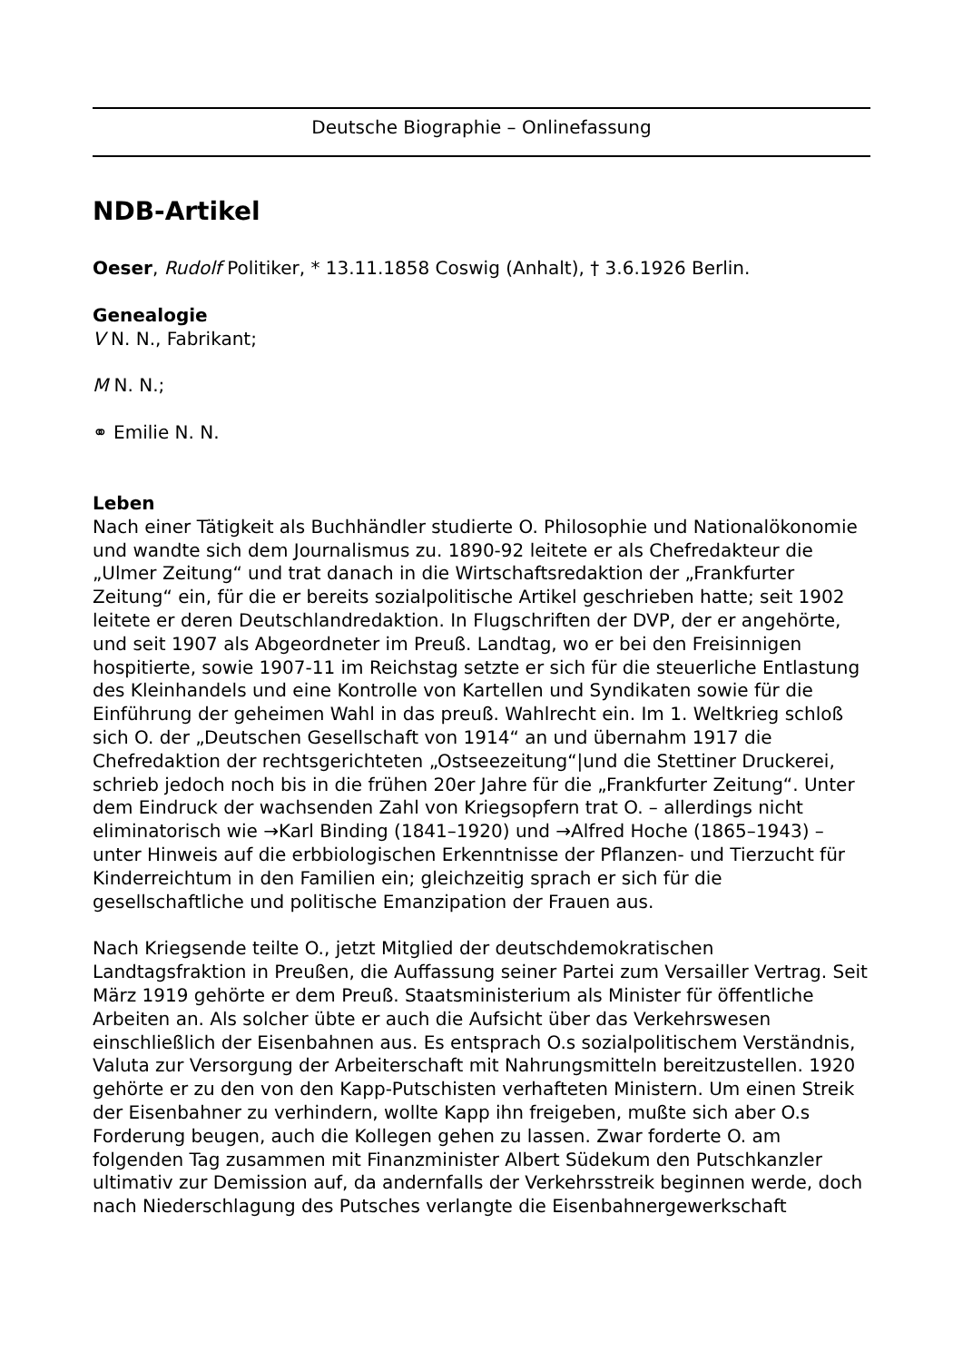Deutsche Biographie – Onlinefassung
NDB-Artikel
Oeser, Rudolf Politiker, * 13.11.1858 Coswig (Anhalt), † 3.6.1926 Berlin.
Genealogie
V N. N., Fabrikant;
M N. N.;
⚭ Emilie N. N.
Leben
Nach einer Tätigkeit als Buchhändler studierte O. Philosophie und Nationalökonomie und wandte sich dem Journalismus zu. 1890-92 leitete er als Chefredakteur die „Ulmer Zeitung“ und trat danach in die Wirtschaftsredaktion der „Frankfurter Zeitung“ ein, für die er bereits sozialpolitische Artikel geschrieben hatte; seit 1902 leitete er deren Deutschlandredaktion. In Flugschriften der DVP, der er angehörte, und seit 1907 als Abgeordneter im Preuß. Landtag, wo er bei den Freisinnigen hospitierte, sowie 1907-11 im Reichstag setzte er sich für die steuerliche Entlastung des Kleinhandels und eine Kontrolle von Kartellen und Syndikaten sowie für die Einführung der geheimen Wahl in das preuß. Wahlrecht ein. Im 1. Weltkrieg schloß sich O. der „Deutschen Gesellschaft von 1914“ an und übernahm 1917 die Chefredaktion der rechtsgerichteten „Ostseezeitung“|und die Stettiner Druckerei, schrieb jedoch noch bis in die frühen 20er Jahre für die „Frankfurter Zeitung“. Unter dem Eindruck der wachsenden Zahl von Kriegsopfern trat O. – allerdings nicht eliminatorisch wie →Karl Binding (1841–1920) und →Alfred Hoche (1865–1943) – unter Hinweis auf die erbbiologischen Erkenntnisse der Pflanzen- und Tierzucht für Kinderreichtum in den Familien ein; gleichzeitig sprach er sich für die gesellschaftliche und politische Emanzipation der Frauen aus.
Nach Kriegsende teilte O., jetzt Mitglied der deutschdemokratischen Landtagsfraktion in Preußen, die Auffassung seiner Partei zum Versailler Vertrag. Seit März 1919 gehörte er dem Preuß. Staatsministerium als Minister für öffentliche Arbeiten an. Als solcher übte er auch die Aufsicht über das Verkehrswesen einschließlich der Eisenbahnen aus. Es entsprach O.s sozialpolitischem Verständnis, Valuta zur Versorgung der Arbeiterschaft mit Nahrungsmitteln bereitzustellen. 1920 gehörte er zu den von den Kapp-Putschisten verhafteten Ministern. Um einen Streik der Eisenbahner zu verhindern, wollte Kapp ihn freigeben, mußte sich aber O.s Forderung beugen, auch die Kollegen gehen zu lassen. Zwar forderte O. am folgenden Tag zusammen mit Finanzminister Albert Südekum den Putschkanzler ultimativ zur Demission auf, da andernfalls der Verkehrsstreik beginnen werde, doch nach Niederschlagung des Putsches verlangte die Eisenbahnergewerkschaft